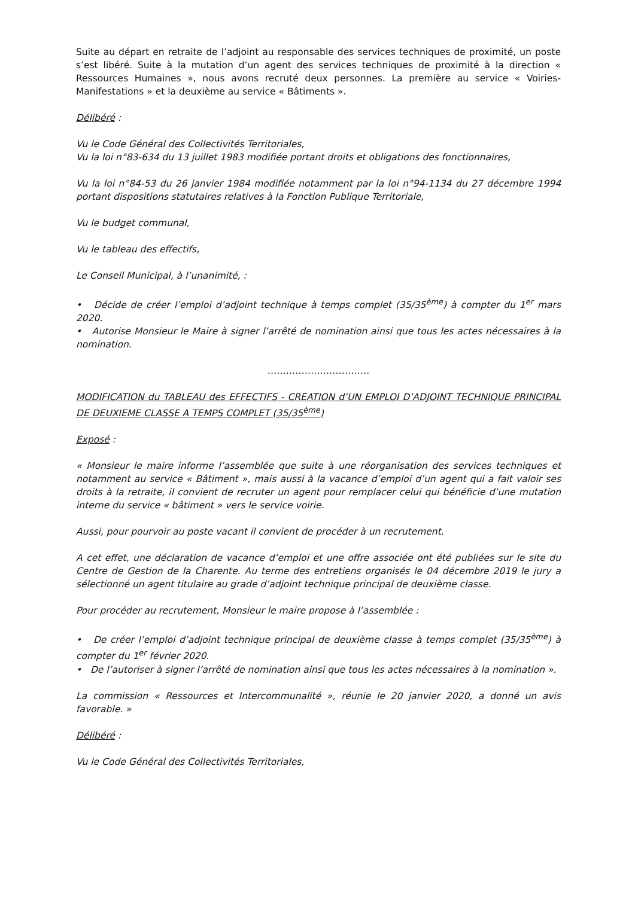Suite au départ en retraite de l’adjoint au responsable des services techniques de proximité, un poste s’est libéré. Suite à la mutation d’un agent des services techniques de proximité à la direction « Ressources Humaines », nous avons recruté deux personnes. La première au service « Voiries-Manifestations » et la deuxième au service « Bâtiments ».
Délibéré :
Vu le Code Général des Collectivités Territoriales,
Vu la loi n°83-634 du 13 juillet 1983 modifiée portant droits et obligations des fonctionnaires,
Vu la loi n°84-53 du 26 janvier 1984 modifiée notamment par la loi n°94-1134 du 27 décembre 1994 portant dispositions statutaires relatives à la Fonction Publique Territoriale,
Vu le budget communal,
Vu le tableau des effectifs,
Le Conseil Municipal, à l’unanimité, :
• Décide de créer l’emploi d’adjoint technique à temps complet (35/35<sup>ème</sup>) à compter du 1<sup>er</sup> mars 2020.
• Autorise Monsieur le Maire à signer l’arrêté de nomination ainsi que tous les actes nécessaires à la nomination.
……………………………
MODIFICATION du TABLEAU des EFFECTIFS - CREATION d’UN EMPLOI D’ADJOINT TECHNIQUE PRINCIPAL DE DEUXIEME CLASSE A TEMPS COMPLET (35/35<sup>ème</sup>)
Exposé :
« Monsieur le maire informe l’assemblée que suite à une réorganisation des services techniques et notamment au service « Bâtiment », mais aussi à la vacance d’emploi d’un agent qui a fait valoir ses droits à la retraite, il convient de recruter un agent pour remplacer celui qui bénéficie d’une mutation interne du service « bâtiment » vers le service voirie.
Aussi, pour pourvoir au poste vacant il convient de procéder à un recrutement.
A cet effet, une déclaration de vacance d’emploi et une offre associée ont été publiées sur le site du Centre de Gestion de la Charente. Au terme des entretiens organisés le 04 décembre 2019 le jury a sélectionné un agent titulaire au grade d’adjoint technique principal de deuxième classe.
Pour procéder au recrutement, Monsieur le maire propose à l’assemblée :
• De créer l’emploi d’adjoint technique principal de deuxième classe à temps complet (35/35<sup>ème</sup>) à compter du 1<sup>er</sup> février 2020.
• De l’autoriser à signer l’arrêté de nomination ainsi que tous les actes nécessaires à la nomination ».
La commission « Ressources et Intercommunalité », réunie le 20 janvier 2020, a donné un avis favorable. »
Délibéré :
Vu le Code Général des Collectivités Territoriales,